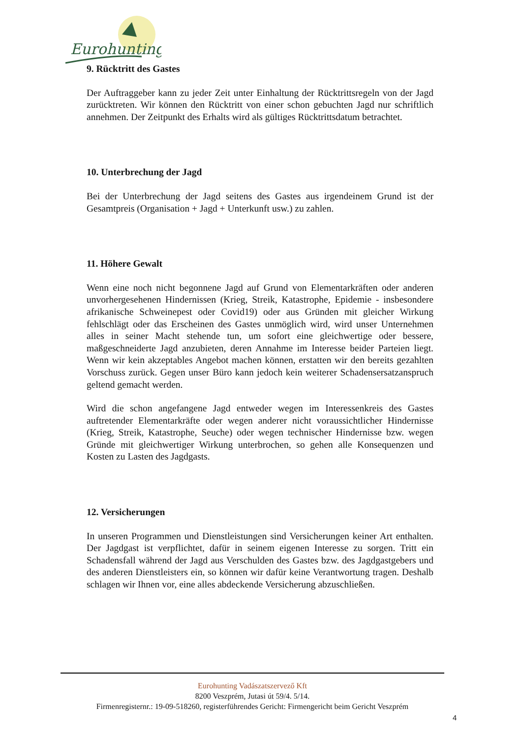Eurohunting
9. Rücktritt des Gastes
Der Auftraggeber kann zu jeder Zeit unter Einhaltung der Rücktrittsregeln von der Jagd zurücktreten. Wir können den Rücktritt von einer schon gebuchten Jagd nur schriftlich annehmen. Der Zeitpunkt des Erhalts wird als gültiges Rücktrittsdatum betrachtet.
10. Unterbrechung der Jagd
Bei der Unterbrechung der Jagd seitens des Gastes aus irgendeinem Grund ist der Gesamtpreis (Organisation + Jagd + Unterkunft usw.) zu zahlen.
11. Höhere Gewalt
Wenn eine noch nicht begonnene Jagd auf Grund von Elementarkräften oder anderen unvorhergesehenen Hindernissen (Krieg, Streik, Katastrophe, Epidemie - insbesondere afrikanische Schweinepest oder Covid19) oder aus Gründen mit gleicher Wirkung fehlschlägt oder das Erscheinen des Gastes unmöglich wird, wird unser Unternehmen alles in seiner Macht stehende tun, um sofort eine gleichwertige oder bessere, maßgeschneiderte Jagd anzubieten, deren Annahme im Interesse beider Parteien liegt. Wenn wir kein akzeptables Angebot machen können, erstatten wir den bereits gezahlten Vorschuss zurück. Gegen unser Büro kann jedoch kein weiterer Schadensersatzanspruch geltend gemacht werden.
Wird die schon angefangene Jagd entweder wegen im Interessenkreis des Gastes auftretender Elementarkräfte oder wegen anderer nicht voraussichtlicher Hindernisse (Krieg, Streik, Katastrophe, Seuche) oder wegen technischer Hindernisse bzw. wegen Gründe mit gleichwertiger Wirkung unterbrochen, so gehen alle Konsequenzen und Kosten zu Lasten des Jagdgasts.
12. Versicherungen
In unseren Programmen und Dienstleistungen sind Versicherungen keiner Art enthalten. Der Jagdgast ist verpflichtet, dafür in seinem eigenen Interesse zu sorgen. Tritt ein Schadensfall während der Jagd aus Verschulden des Gastes bzw. des Jagdgastgebers und des anderen Dienstleisters ein, so können wir dafür keine Verantwortung tragen. Deshalb schlagen wir Ihnen vor, eine alles abdeckende Versicherung abzuschließen.
Eurohunting Vadászatszervező Kft
8200 Veszprém, Jutasi út 59/4. 5/14.
Firmenregisternr.: 19-09-518260, registerführendes Gericht: Firmengericht beim Gericht Veszprém
4